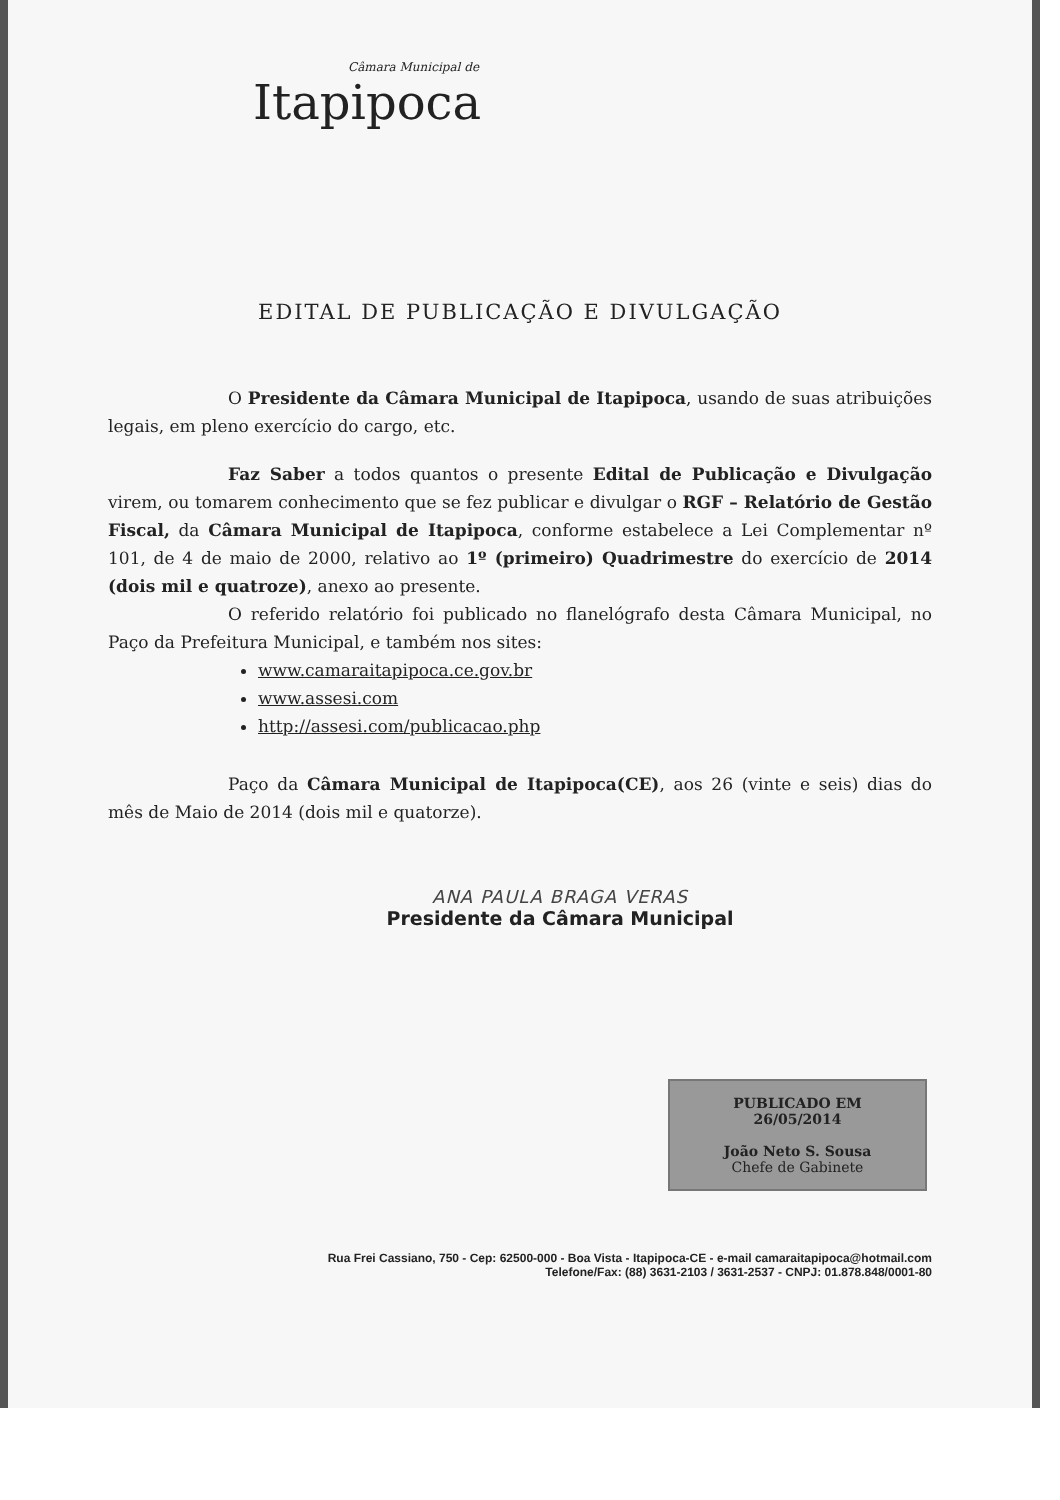Câmara Municipal de
Itapipoca
EDITAL DE PUBLICAÇÃO E DIVULGAÇÃO
O Presidente da Câmara Municipal de Itapipoca, usando de suas atribuições legais, em pleno exercício do cargo, etc.
Faz Saber a todos quantos o presente Edital de Publicação e Divulgação virem, ou tomarem conhecimento que se fez publicar e divulgar o RGF – Relatório de Gestão Fiscal, da Câmara Municipal de Itapipoca, conforme estabelece a Lei Complementar nº 101, de 4 de maio de 2000, relativo ao 1º (primeiro) Quadrimestre do exercício de 2014 (dois mil e quatroze), anexo ao presente.
O referido relatório foi publicado no flanelógrafo desta Câmara Municipal, no Paço da Prefeitura Municipal, e também nos sites:
www.camaraitapipoca.ce.gov.br
www.assesi.com
http://assesi.com/publicacao.php
Paço da Câmara Municipal de Itapipoca(CE), aos 26 (vinte e seis) dias do mês de Maio de 2014 (dois mil e quatorze).
ANA PAULA BRAGA VERAS
Presidente da Câmara Municipal
PUBLICADO EM
26/05/2014
João Neto S. Sousa
Chefe de Gabinete
Rua Frei Cassiano, 750 - Cep: 62500-000 - Boa Vista - Itapipoca-CE - e-mail camaraitapipoca@hotmail.com
Telefone/Fax: (88) 3631-2103 / 3631-2537 - CNPJ: 01.878.848/0001-80